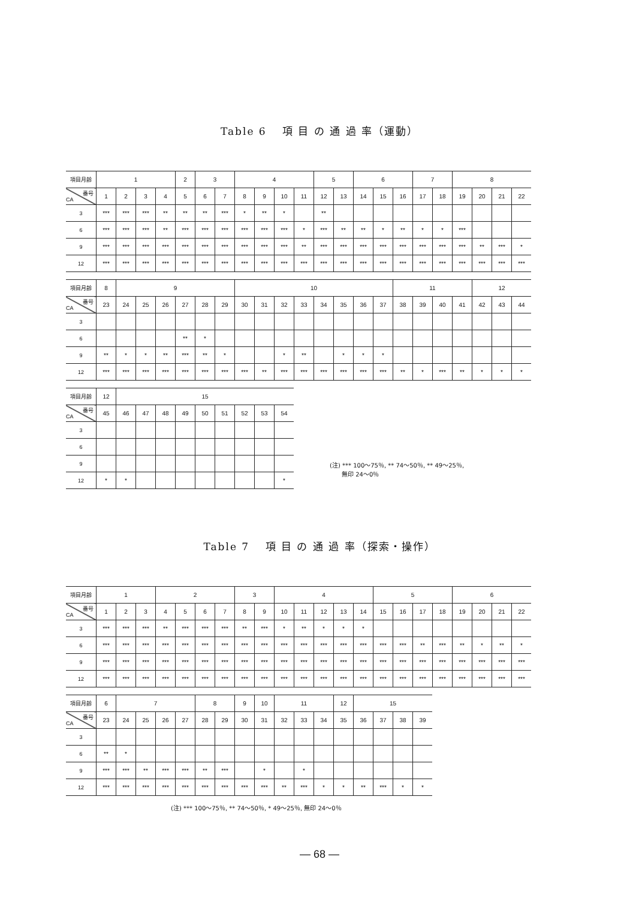Table 6　 項 目 の 通 過 率（運動）
| 項目月齢 | 1 | | | | 2 | 3 | | 4 | | | | 5 | | 6 | | | 7 | | 8 | | | |
| --- | --- | --- | --- | --- | --- | --- | --- | --- | --- | --- | --- | --- | --- | --- | --- | --- | --- | --- | --- | --- | --- | --- |
| 番号 CA | 1 | 2 | 3 | 4 | 5 | 6 | 7 | 8 | 9 | 10 | 11 | 12 | 13 | 14 | 15 | 16 | 17 | 18 | 19 | 20 | 21 | 22 |
| 3 | *** | *** | *** | ** | ** | ** | *** | * | ** | * | | ** | | | | | | | | | | |
| 6 | *** | *** | *** | ** | *** | *** | *** | *** | *** | *** | * | *** | ** | ** | * | ** | * | * | *** | | | |
| 9 | *** | *** | *** | *** | *** | *** | *** | *** | *** | *** | ** | *** | *** | *** | *** | *** | *** | *** | *** | ** | *** | * |
| 12 | *** | *** | *** | *** | *** | *** | *** | *** | *** | *** | *** | *** | *** | *** | *** | *** | *** | *** | *** | *** | *** | *** |
| 項目月齢 | 8 | 9 | | | | | | 10 | | | | | | | | 11 | | | | 12 | | |
| --- | --- | --- | --- | --- | --- | --- | --- | --- | --- | --- | --- | --- | --- | --- | --- | --- | --- | --- | --- | --- | --- | --- |
| 番号 CA | 23 | 24 | 25 | 26 | 27 | 28 | 29 | 30 | 31 | 32 | 33 | 34 | 35 | 36 | 37 | 38 | 39 | 40 | 41 | 42 | 43 | 44 |
| 3 | | | | | | | | | | | | | | | | | | | | | | |
| 6 | | | | | ** | * | | | | | | | | | | | | | | | | |
| 9 | ** | * | * | ** | *** | ** | * | | | * | ** | | * | * | * | | | | | | | |
| 12 | *** | *** | *** | *** | *** | *** | *** | *** | ** | *** | *** | *** | *** | *** | *** | ** | * | *** | ** | * | * | * |
| 項目月齢 | 12 | 15 | | | | | | | | |
| --- | --- | --- | --- | --- | --- | --- | --- | --- | --- | --- |
| 番号 CA | 45 | 46 | 47 | 48 | 49 | 50 | 51 | 52 | 53 | 54 |
| 3 | | | | | | | | | | |
| 6 | | | | | | | | | | |
| 9 | | | | | | | | | | |
| 12 | * | * | | | | | | | | * |
(注) *** 100～75％, ** 74～50％, ** 49～25％,
　　無印 24～0％
Table 7　 項 目 の 通 過 率（探索・操作）
| 項目月齢 | 1 | | | 2 | | | | 3 | | 4 | | | | | 5 | | | | 6 | | | |
| --- | --- | --- | --- | --- | --- | --- | --- | --- | --- | --- | --- | --- | --- | --- | --- | --- | --- | --- | --- | --- | --- | --- |
| 番号 CA | 1 | 2 | 3 | 4 | 5 | 6 | 7 | 8 | 9 | 10 | 11 | 12 | 13 | 14 | 15 | 16 | 17 | 18 | 19 | 20 | 21 | 22 |
| 3 | *** | *** | *** | ** | *** | *** | *** | ** | *** | * | ** | * | * | * | | | | | | | | |
| 6 | *** | *** | *** | *** | *** | *** | *** | *** | *** | *** | *** | *** | *** | *** | *** | *** | ** | *** | ** | * | ** | * |
| 9 | *** | *** | *** | *** | *** | *** | *** | *** | *** | *** | *** | *** | *** | *** | *** | *** | *** | *** | *** | *** | *** | *** |
| 12 | *** | *** | *** | *** | *** | *** | *** | *** | *** | *** | *** | *** | *** | *** | *** | *** | *** | *** | *** | *** | *** | *** |
| 項目月齢 | 6 | 7 | | | | 8 | | 9 | 10 | 11 | | | 12 | 15 | | | |
| --- | --- | --- | --- | --- | --- | --- | --- | --- | --- | --- | --- | --- | --- | --- | --- | --- | --- |
| 番号 CA | 23 | 24 | 25 | 26 | 27 | 28 | 29 | 30 | 31 | 32 | 33 | 34 | 35 | 36 | 37 | 38 | 39 |
| 3 | | | | | | | | | | | | | | | | | |
| 6 | ** | * | | | | | | | | | | | | | | | |
| 9 | *** | *** | ** | *** | *** | ** | *** | | * | | * | | | | | | |
| 12 | *** | *** | *** | *** | *** | *** | *** | *** | *** | ** | *** | * | * | ** | *** | * | * |
(注) *** 100～75％, ** 74～50％, * 49～25％, 無印 24～0％
— 68 —